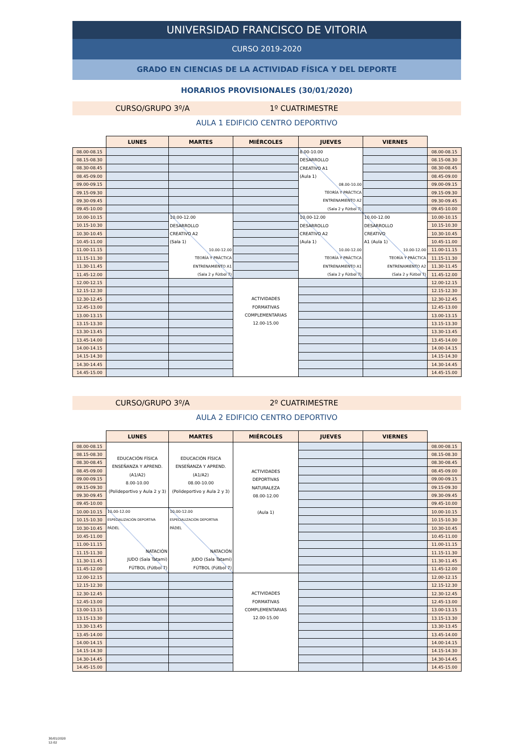UNIVERSIDAD FRANCISCO DE VITORIA
CURSO 2019-2020
GRADO EN CIENCIAS DE LA ACTIVIDAD FÍSICA Y DEL DEPORTE
HORARIOS PROVISIONALES (30/01/2020)
CURSO/GRUPO 3º/A 1º CUATRIMESTRE
AULA 1 EDIFICIO CENTRO DEPORTIVO
| | LUNES | MARTES | MIÉRCOLES | JUEVES | VIERNES | |
| --- | --- | --- | --- | --- | --- | --- |
| 08.00-08.15 | | | | 8.00-10.00 DESARROLLO CREATIVO A1 (Aula 1) 08.00-10.00 TEORÍA Y PRÁCTICA ENTRENAMIENTO A2 (Sala 2 y Fútbol 7) | | 08.00-08.15 |
| 08.15-08.30 | | | | | | 08.15-08.30 |
| 08.30-08.45 | | | | | | 08.30-08.45 |
| 08.45-09.00 | | | | | | 08.45-09.00 |
| 09.00-09.15 | | | | | | 09.00-09.15 |
| 09.15-09.30 | | | | | | 09.15-09.30 |
| 09.30-09.45 | | | | | | 09.30-09.45 |
| 09.45-10.00 | | | | | | 09.45-10.00 |
| 10.00-10.15 | | 10.00-12.00 DESARROLLO CREATIVO A2 (Sala 1) 10.00-12.00 TEORÍA Y PRÁCTICA ENTRENAMIENTO A1 (Sala 2 y Fútbol 7) | | 10.00-12.00 DESARROLLO CREATIVO A2 (Aula 1) 10.00-12.00 TEORÍA Y PRÁCTICA ENTRENAMIENTO A1 (Sala 2 y Fútbol 7) | 10.00-12.00 DESARROLLO CREATIVO A1 (Aula 1) 10.00-12.00 TEORÍA Y PRÁCTICA ENTRENAMIENTO A2 (Sala 2 y Fútbol 7) | 10.00-10.15 |
| 10.15-10.30 | | | | | | 10.15-10.30 |
| 10.30-10.45 | | | | | | 10.30-10.45 |
| 10.45-11.00 | | | | | | 10.45-11.00 |
| 11.00-11.15 | | | | | | 11.00-11.15 |
| 11.15-11.30 | | | | | | 11.15-11.30 |
| 11.30-11.45 | | | | | | 11.30-11.45 |
| 11.45-12.00 | | | | | | 11.45-12.00 |
| 12.00-12.15 | | | ACTIVIDADES FORMATIVAS COMPLEMENTARIAS 12.00-15.00 | | | 12.00-12.15 |
| 12.15-12.30 | | | | | | 12.15-12.30 |
| 12.30-12.45 | | | | | | 12.30-12.45 |
| 12.45-13.00 | | | | | | 12.45-13.00 |
| 13.00-13.15 | | | | | | 13.00-13.15 |
| 13.15-13.30 | | | | | | 13.15-13.30 |
| 13.30-13.45 | | | | | | 13.30-13.45 |
| 13.45-14.00 | | | | | | 13.45-14.00 |
| 14.00-14.15 | | | | | | 14.00-14.15 |
| 14.15-14.30 | | | | | | 14.15-14.30 |
| 14.30-14.45 | | | | | | 14.30-14.45 |
| 14.45-15.00 | | | | | | 14.45-15.00 |
CURSO/GRUPO 3º/A 2º CUATRIMESTRE
AULA 2 EDIFICIO CENTRO DEPORTIVO
| | LUNES | MARTES | MIÉRCOLES | JUEVES | VIERNES | |
| --- | --- | --- | --- | --- | --- | --- |
| 08.00-08.15 | EDUCACIÓN FÍSICA ENSEÑANZA Y APREND. (A1/A2) 8.00-10.00 (Polideportivo y Aula 2 y 3) | EDUCACIÓN FÍSICA ENSEÑANZA Y APREND. (A1/A2) 08.00-10.00 (Polideportivo y Aula 2 y 3) | ACTIVIDADES DEPORTIVAS NATURALEZA 08.00-12.00 (Aula 1) | | | 08.00-08.15 |
| 08.15-08.30 | | | | | | 08.15-08.30 |
| 08.30-08.45 | | | | | | 08.30-08.45 |
| 08.45-09.00 | | | | | | 08.45-09.00 |
| 09.00-09.15 | | | | | | 09.00-09.15 |
| 09.15-09.30 | | | | | | 09.15-09.30 |
| 09.30-09.45 | | | | | | 09.30-09.45 |
| 09.45-10.00 | | | | | | 09.45-10.00 |
| 10.00-10.15 | 10.00-12.00 ESPECIALIZACIÓN DEPORTIVA PÁDEL NATACIÓN JUDO (Sala Tatami) FÚTBOL (Fútbol 7) | 10.00-12.00 ESPECIALIZACIÓN DEPORTIVA PÁDEL NATACIÓN JUDO (Sala Tatami) FÚTBOL (Fútbol 7) | | | | 10.00-10.15 |
| 10.15-10.30 | | | | | | 10.15-10.30 |
| 10.30-10.45 | | | | | | 10.30-10.45 |
| 10.45-11.00 | | | | | | 10.45-11.00 |
| 11.00-11.15 | | | | | | 11.00-11.15 |
| 11.15-11.30 | | | | | | 11.15-11.30 |
| 11.30-11.45 | | | | | | 11.30-11.45 |
| 11.45-12.00 | | | | | | 11.45-12.00 |
| 12.00-12.15 | | | ACTIVIDADES FORMATIVAS COMPLEMENTARIAS 12.00-15.00 | | | 12.00-12.15 |
| 12.15-12.30 | | | | | | 12.15-12.30 |
| 12.30-12.45 | | | | | | 12.30-12.45 |
| 12.45-13.00 | | | | | | 12.45-13.00 |
| 13.00-13.15 | | | | | | 13.00-13.15 |
| 13.15-13.30 | | | | | | 13.15-13.30 |
| 13.30-13.45 | | | | | | 13.30-13.45 |
| 13.45-14.00 | | | | | | 13.45-14.00 |
| 14.00-14.15 | | | | | | 14.00-14.15 |
| 14.15-14.30 | | | | | | 14.15-14.30 |
| 14.30-14.45 | | | | | | 14.30-14.45 |
| 14.45-15.00 | | | | | | 14.45-15.00 |
30/01/2020
12:02